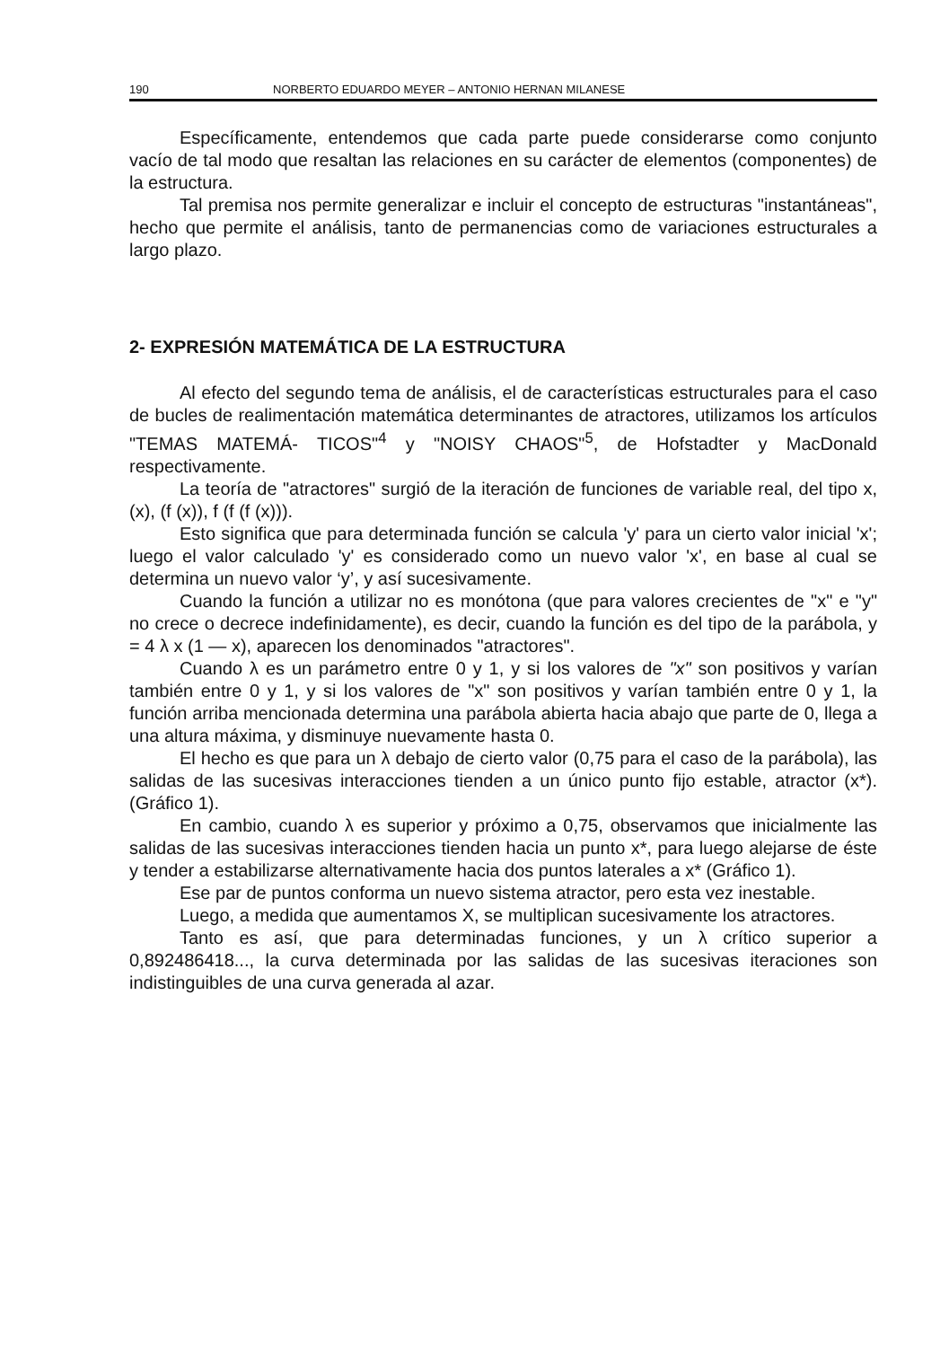190 NORBERTO EDUARDO MEYER – ANTONIO HERNAN MILANESE
Específicamente, entendemos que cada parte puede considerarse como conjunto vacío de tal modo que resaltan las relaciones en su carácter de elementos (componentes) de la estructura.
Tal premisa nos permite generalizar e incluir el concepto de estructuras "instantáneas", hecho que permite el análisis, tanto de permanencias como de variaciones estructurales a largo plazo.
2- EXPRESIÓN MATEMÁTICA DE LA ESTRUCTURA
Al efecto del segundo tema de análisis, el de características estructurales para el caso de bucles de realimentación matemática determinantes de atractores, utilizamos los artículos "TEMAS MATEMÁ- TICOS"<sup>4</sup> y "NOISY CHAOS"<sup>5</sup>, de Hofstadter y MacDonald respectivamente.
La teoría de "atractores" surgió de la iteración de funciones de variable real, del tipo x, (x), (f (x)), f (f (f (x))).
Esto significa que para determinada función se calcula 'y' para un cierto valor inicial 'x'; luego el valor calculado 'y' es considerado como un nuevo valor 'x', en base al cual se determina un nuevo valor ‘y’, y así sucesivamente.
Cuando la función a utilizar no es monótona (que para valores crecientes de "x" e "y" no crece o decrece indefinidamente), es decir, cuando la función es del tipo de la parábola, y = 4 λ x (1 — x), aparecen los denominados "atractores".
Cuando λ es un parámetro entre 0 y 1, y si los valores de "x" son positivos y varían también entre 0 y 1, y si los valores de "x" son positivos y varían también entre 0 y 1, la función arriba mencionada determina una parábola abierta hacia abajo que parte de 0, llega a una altura máxima, y disminuye nuevamente hasta 0.
El hecho es que para un λ debajo de cierto valor (0,75 para el caso de la parábola), las salidas de las sucesivas interacciones tienden a un único punto fijo estable, atractor (x*). (Gráfico 1).
En cambio, cuando λ es superior y próximo a 0,75, observamos que inicialmente las salidas de las sucesivas interacciones tienden hacia un punto x*, para luego alejarse de éste y tender a estabilizarse alternativamente hacia dos puntos laterales a x* (Gráfico 1).
Ese par de puntos conforma un nuevo sistema atractor, pero esta vez inestable.
Luego, a medida que aumentamos X, se multiplican sucesivamente los atractores.
Tanto es así, que para determinadas funciones, y un λ crítico superior a 0,892486418..., la curva determinada por las salidas de las sucesivas iteraciones son indistinguibles de una curva generada al azar.